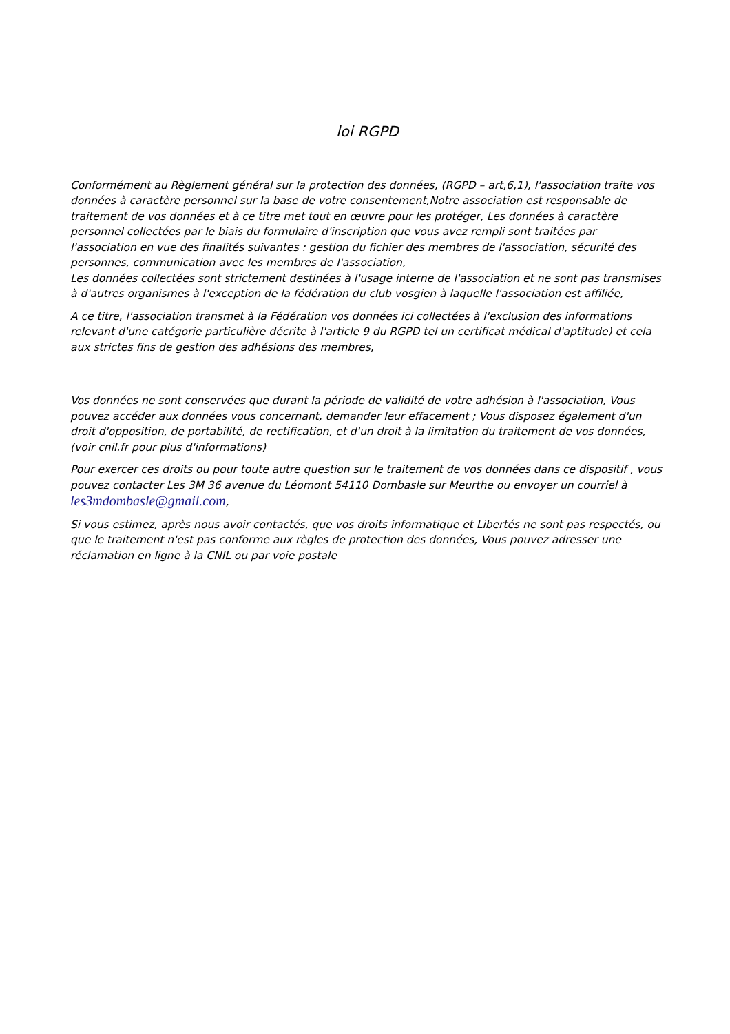loi RGPD
Conformément au Règlement général sur la protection des données, (RGPD – art,6,1), l'association traite vos données à caractère personnel sur la base de votre consentement,Notre association est responsable de traitement de vos données et à ce titre met tout en œuvre pour les protéger, Les données à caractère personnel collectées par le biais du formulaire d'inscription que vous avez rempli sont traitées par l'association en vue des finalités suivantes : gestion du fichier des membres de l'association, sécurité des personnes, communication avec les membres de l'association,
Les données collectées sont strictement destinées à l'usage interne de l'association et ne sont pas transmises à d'autres organismes à l'exception de la fédération du club vosgien à laquelle l'association est affiliée,
A ce titre, l'association transmet à la Fédération vos données ici collectées à l'exclusion des informations relevant d'une catégorie particulière décrite à l'article 9 du RGPD tel un certificat médical d'aptitude) et cela aux strictes fins de gestion des adhésions des membres,
Vos données ne sont conservées que durant la période de validité de votre adhésion à l'association, Vous pouvez accéder aux données vous concernant, demander leur effacement ; Vous disposez également d'un droit d'opposition, de portabilité, de rectification, et d'un droit à la limitation du traitement de vos données, (voir cnil.fr pour plus d'informations)
Pour exercer ces droits ou pour toute autre question sur le traitement de vos données dans ce dispositif , vous pouvez contacter Les 3M 36 avenue du Léomont 54110 Dombasle sur Meurthe ou envoyer un courriel à les3mdombasle@gmail.com,
Si vous estimez, après nous avoir contactés, que vos droits informatique et Libertés ne sont pas respectés, ou que le traitement n'est pas conforme aux règles de protection des données, Vous pouvez adresser une réclamation en ligne à la CNIL ou par voie postale